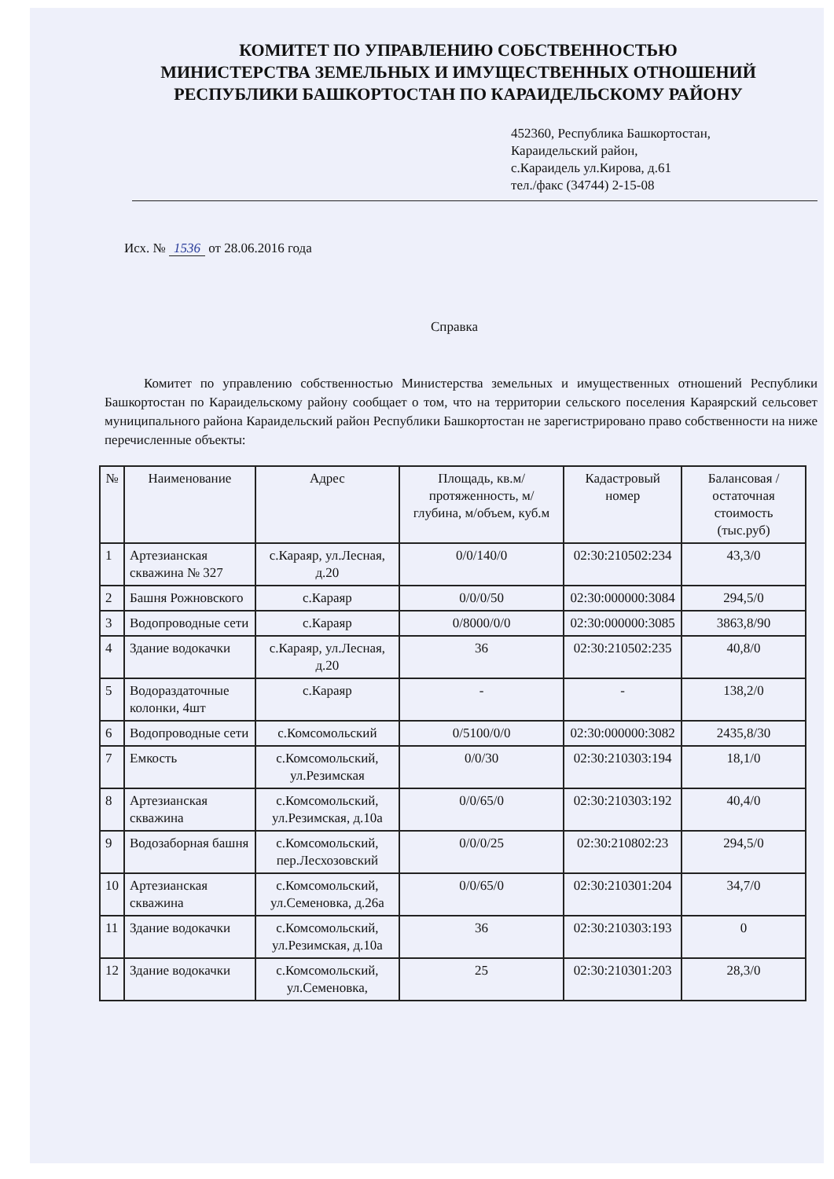КОМИТЕТ ПО УПРАВЛЕНИЮ СОБСТВЕННОСТЬЮ
МИНИСТЕРСТВА ЗЕМЕЛЬНЫХ И ИМУЩЕСТВЕННЫХ ОТНОШЕНИЙ
РЕСПУБЛИКИ БАШКОРТОСТАН ПО КАРАИДЕЛЬСКОМУ РАЙОНУ
452360, Республика Башкортостан,
Караидельский район,
с.Караидель ул.Кирова, д.61
тел./факс (34744) 2-15-08
Исх. № 1536 от 28.06.2016 года
Справка
Комитет по управлению собственностью Министерства земельных и имущественных отношений Республики Башкортостан по Караидельскому району сообщает о том, что на территории сельского поселения Караярский сельсовет муниципального района Караидельский район Республики Башкортостан не зарегистрировано право собственности на ниже перечисленные объекты:
| № | Наименование | Адрес | Площадь, кв.м/ протяженность, м/ глубина, м/объем, куб.м | Кадастровый номер | Балансовая /остаточная стоимость (тыс.руб) |
| --- | --- | --- | --- | --- | --- |
| 1 | Артезианская скважина № 327 | с.Караяр, ул.Лесная, д.20 | 0/0/140/0 | 02:30:210502:234 | 43,3/0 |
| 2 | Башня Рожновского | с.Караяр | 0/0/0/50 | 02:30:000000:3084 | 294,5/0 |
| 3 | Водопроводные сети | с.Караяр | 0/8000/0/0 | 02:30:000000:3085 | 3863,8/90 |
| 4 | Здание водокачки | с.Караяр, ул.Лесная, д.20 | 36 | 02:30:210502:235 | 40,8/0 |
| 5 | Водораздаточные колонки, 4шт | с.Караяр | - | - | 138,2/0 |
| 6 | Водопроводные сети | с.Комсомольский | 0/5100/0/0 | 02:30:000000:3082 | 2435,8/30 |
| 7 | Емкость | с.Комсомольский, ул.Резимская | 0/0/30 | 02:30:210303:194 | 18,1/0 |
| 8 | Артезианская скважина | с.Комсомольский, ул.Резимская, д.10а | 0/0/65/0 | 02:30:210303:192 | 40,4/0 |
| 9 | Водозаборная башня | с.Комсомольский, пер.Лесхозовский | 0/0/0/25 | 02:30:210802:23 | 294,5/0 |
| 10 | Артезианская скважина | с.Комсомольский, ул.Семеновка, д.26а | 0/0/65/0 | 02:30:210301:204 | 34,7/0 |
| 11 | Здание водокачки | с.Комсомольский, ул.Резимская, д.10а | 36 | 02:30:210303:193 | 0 |
| 12 | Здание водокачки | с.Комсомольский, ул.Семеновка, | 25 | 02:30:210301:203 | 28,3/0 |